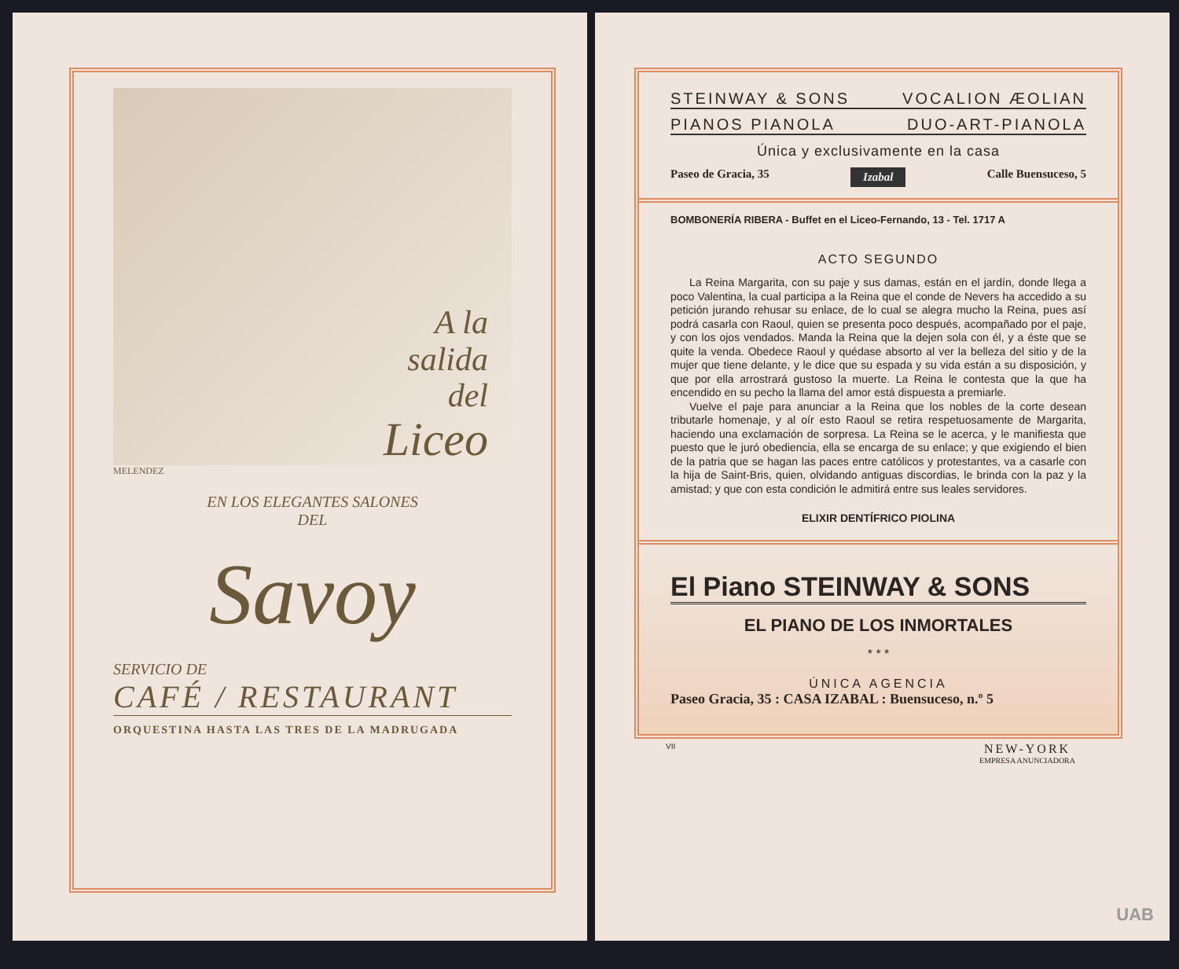A la
salida
del
Liceo
MELENDEZ
EN LOS ELEGANTES SALONES
DEL
Savoy
SERVICIO DE
CAFÉ / RESTAURANT
ORQUESTINA HASTA LAS TRES DE LA MADRUGADA
STEINWAY & SONS VOCALION ÆOLIAN
PIANOS PIANOLA DUO-ART-PIANOLA
Única y exclusivamente en la casa
Paseo de Gracia, 35 Izabal Calle Buensuceso, 5
BOMBONERÍA RIBERA - Buffet en el Liceo-Fernando, 13 - Tel. 1717 A
ACTO SEGUNDO
La Reina Margarita, con su paje y sus damas, están en el jardín, donde llega a poco Valentina, la cual participa a la Reina que el conde de Nevers ha accedido a su petición jurando rehusar su enlace, de lo cual se alegra mucho la Reina, pues así podrá casarla con Raoul, quien se presenta poco después, acompañado por el paje, y con los ojos vendados. Manda la Reina que la dejen sola con él, y a éste que se quite la venda. Obedece Raoul y quédase absorto al ver la belleza del sitio y de la mujer que tiene delante, y le dice que su espada y su vida están a su disposición, y que por ella arrostrará gustoso la muerte. La Reina le contesta que la que ha encendido en su pecho la llama del amor está dispuesta a premiarle.
Vuelve el paje para anunciar a la Reina que los nobles de la corte desean tributarle homenaje, y al oír esto Raoul se retira respetuosamente de Margarita, haciendo una exclamación de sorpresa. La Reina se le acerca, y le manifiesta que puesto que le juró obediencia, ella se encarga de su enlace; y que exigiendo el bien de la patria que se hagan las paces entre católicos y protestantes, va a casarle con la hija de Saint-Bris, quien, olvidando antiguas discordias, le brinda con la paz y la amistad; y que con esta condición le admitirá entre sus leales servidores.
ELIXIR DENTÍFRICO PIOLINA
El Piano STEINWAY & SONS
EL PIANO DE LOS INMORTALES
* * *
ÚNICA AGENCIA
Paseo Gracia, 35 : CASA IZABAL : Buensuceso, n.º 5
VII NEW-YORK
EMPRESA ANUNCIADORA
UAB